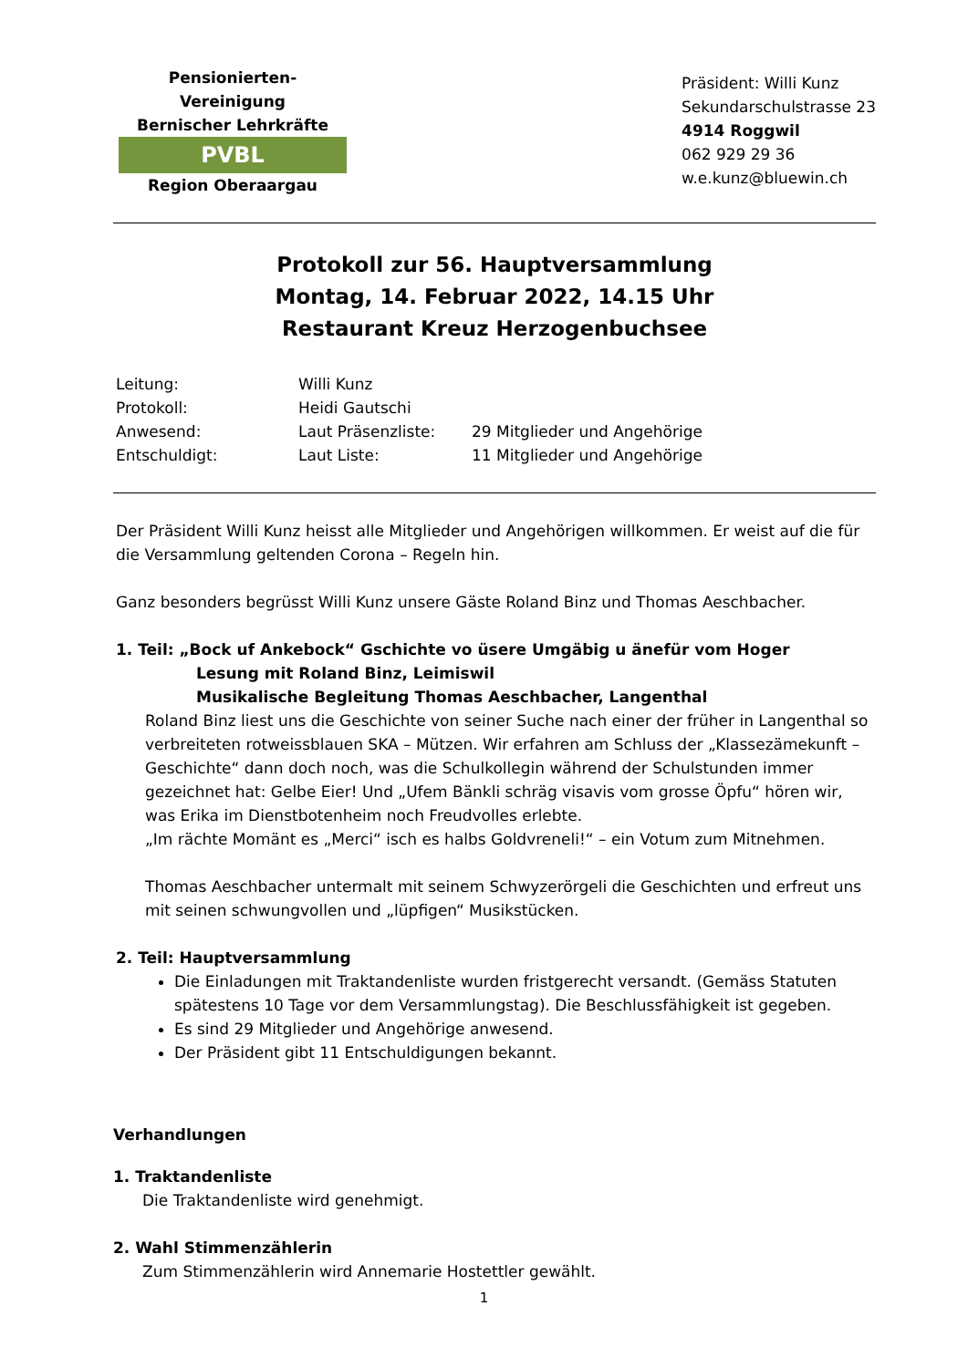Pensionierten-Vereinigung
Bernischer Lehrkräfte
PVBL
Region Oberaargau
Präsident: Willi Kunz
Sekundarschulstrasse 23
4914 Roggwil
062 929 29 36
w.e.kunz@bluewin.ch
Protokoll zur 56. Hauptversammlung
Montag, 14. Februar 2022, 14.15 Uhr
Restaurant Kreuz Herzogenbuchsee
| Leitung: | Willi Kunz | |
| Protokoll: | Heidi Gautschi | |
| Anwesend: | Laut Präsenzliste: | 29 Mitglieder und Angehörige |
| Entschuldigt: | Laut Liste: | 11 Mitglieder und Angehörige |
Der Präsident Willi Kunz heisst alle Mitglieder und Angehörigen willkommen. Er weist auf die für die Versammlung geltenden Corona – Regeln hin.
Ganz besonders begrüsst Willi Kunz unsere Gäste Roland Binz und Thomas Aeschbacher.
1. Teil: „Bock uf Ankebock“ Gschichte vo üsere Umgäbig u änefür vom Hoger
Lesung mit Roland Binz, Leimiswil
Musikalische Begleitung Thomas Aeschbacher, Langenthal
Roland Binz liest uns die Geschichte von seiner Suche nach einer der früher in Langenthal so verbreiteten rotweissblauen SKA – Mützen. Wir erfahren am Schluss der „Klassezämekunft – Geschichte“ dann doch noch, was die Schulkollegin während der Schulstunden immer gezeichnet hat: Gelbe Eier! Und „Ufem Bänkli schräg visavis vom grosse Öpfu“ hören wir, was Erika im Dienstbotenheim noch Freudvolles erlebte.
„Im rächte Momänt es „Merci“ isch es halbs Goldvreneli!“ – ein Votum zum Mitnehmen.
Thomas Aeschbacher untermalt mit seinem Schwyzerörgeli die Geschichten und erfreut uns mit seinen schwungvollen und „lüpfigen“ Musikstücken.
2. Teil: Hauptversammlung
Die Einladungen mit Traktandenliste wurden fristgerecht versandt. (Gemäss Statuten spätestens 10 Tage vor dem Versammlungstag). Die Beschlussfähigkeit ist gegeben.
Es sind 29 Mitglieder und Angehörige anwesend.
Der Präsident gibt 11 Entschuldigungen bekannt.
Verhandlungen
1. Traktandenliste
Die Traktandenliste wird genehmigt.
2. Wahl Stimmenzählerin
Zum Stimmenzählerin wird Annemarie Hostettler gewählt.
1